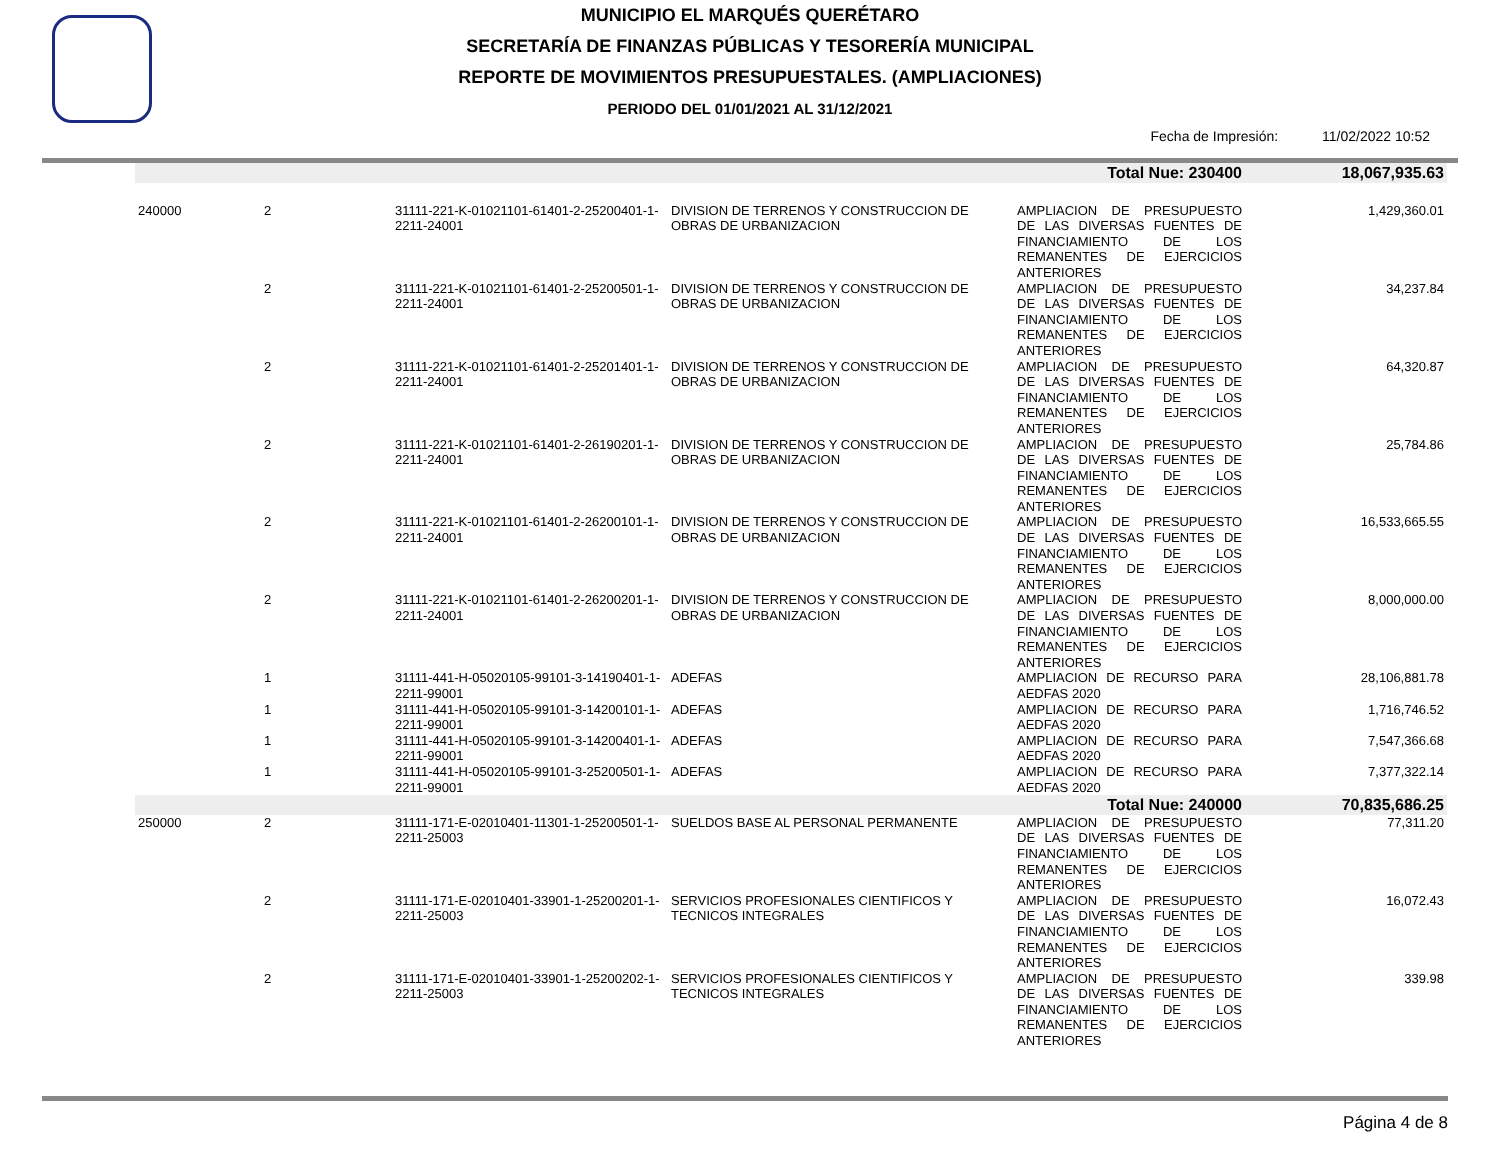MUNICIPIO EL MARQUÉS QUERÉTARO
SECRETARÍA DE FINANZAS PÚBLICAS Y TESORERÍA MUNICIPAL
REPORTE DE MOVIMIENTOS PRESUPUESTALES. (AMPLIACIONES)
PERIODO DEL 01/01/2021 AL 31/12/2021
Fecha de Impresión: 11/02/2022 10:52
| | | | | Total Nue: 230400 | 18,067,935.63 |
| 240000 | 2 | 31111-221-K-01021101-61401-2-25200401-1-2211-24001 | DIVISION DE TERRENOS Y CONSTRUCCION DE OBRAS DE URBANIZACION | AMPLIACION DE PRESUPUESTO DE LAS DIVERSAS FUENTES DE FINANCIAMIENTO DE LOS REMANENTES DE EJERCICIOS ANTERIORES | 1,429,360.01 |
| | 2 | 31111-221-K-01021101-61401-2-25200501-1-2211-24001 | DIVISION DE TERRENOS Y CONSTRUCCION DE OBRAS DE URBANIZACION | AMPLIACION DE PRESUPUESTO DE LAS DIVERSAS FUENTES DE FINANCIAMIENTO DE LOS REMANENTES DE EJERCICIOS ANTERIORES | 34,237.84 |
| | 2 | 31111-221-K-01021101-61401-2-25201401-1-2211-24001 | DIVISION DE TERRENOS Y CONSTRUCCION DE OBRAS DE URBANIZACION | AMPLIACION DE PRESUPUESTO DE LAS DIVERSAS FUENTES DE FINANCIAMIENTO DE LOS REMANENTES DE EJERCICIOS ANTERIORES | 64,320.87 |
| | 2 | 31111-221-K-01021101-61401-2-26190201-1-2211-24001 | DIVISION DE TERRENOS Y CONSTRUCCION DE OBRAS DE URBANIZACION | AMPLIACION DE PRESUPUESTO DE LAS DIVERSAS FUENTES DE FINANCIAMIENTO DE LOS REMANENTES DE EJERCICIOS ANTERIORES | 25,784.86 |
| | 2 | 31111-221-K-01021101-61401-2-26200101-1-2211-24001 | DIVISION DE TERRENOS Y CONSTRUCCION DE OBRAS DE URBANIZACION | AMPLIACION DE PRESUPUESTO DE LAS DIVERSAS FUENTES DE FINANCIAMIENTO DE LOS REMANENTES DE EJERCICIOS ANTERIORES | 16,533,665.55 |
| | 2 | 31111-221-K-01021101-61401-2-26200201-1-2211-24001 | DIVISION DE TERRENOS Y CONSTRUCCION DE OBRAS DE URBANIZACION | AMPLIACION DE PRESUPUESTO DE LAS DIVERSAS FUENTES DE FINANCIAMIENTO DE LOS REMANENTES DE EJERCICIOS ANTERIORES | 8,000,000.00 |
| | 1 | 31111-441-H-05020105-99101-3-14190401-1-2211-99001 | ADEFAS | AMPLIACION DE RECURSO PARA AEDFAS 2020 | 28,106,881.78 |
| | 1 | 31111-441-H-05020105-99101-3-14200101-1-2211-99001 | ADEFAS | AMPLIACION DE RECURSO PARA AEDFAS 2020 | 1,716,746.52 |
| | 1 | 31111-441-H-05020105-99101-3-14200401-1-2211-99001 | ADEFAS | AMPLIACION DE RECURSO PARA AEDFAS 2020 | 7,547,366.68 |
| | 1 | 31111-441-H-05020105-99101-3-25200501-1-2211-99001 | ADEFAS | AMPLIACION DE RECURSO PARA AEDFAS 2020 | 7,377,322.14 |
| | | | | Total Nue: 240000 | 70,835,686.25 |
| 250000 | 2 | 31111-171-E-02010401-11301-1-25200501-1-2211-25003 | SUELDOS BASE AL PERSONAL PERMANENTE | AMPLIACION DE PRESUPUESTO DE LAS DIVERSAS FUENTES DE FINANCIAMIENTO DE LOS REMANENTES DE EJERCICIOS ANTERIORES | 77,311.20 |
| | 2 | 31111-171-E-02010401-33901-1-25200201-1-2211-25003 | SERVICIOS PROFESIONALES CIENTIFICOS Y TECNICOS INTEGRALES | AMPLIACION DE PRESUPUESTO DE LAS DIVERSAS FUENTES DE FINANCIAMIENTO DE LOS REMANENTES DE EJERCICIOS ANTERIORES | 16,072.43 |
| | 2 | 31111-171-E-02010401-33901-1-25200202-1-2211-25003 | SERVICIOS PROFESIONALES CIENTIFICOS Y TECNICOS INTEGRALES | AMPLIACION DE PRESUPUESTO DE LAS DIVERSAS FUENTES DE FINANCIAMIENTO DE LOS REMANENTES DE EJERCICIOS ANTERIORES | 339.98 |
Página 4 de 8